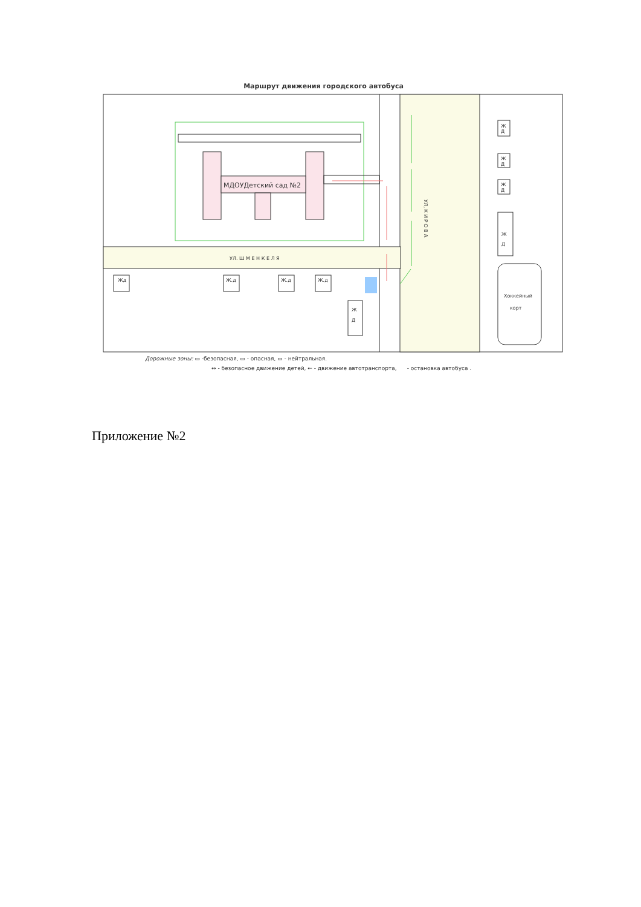Маршрут движения городского автобуса
МДОУДетский сад №2
УЛ. Ш М Е Н К Е Л Я
УЛ, К И Р О В А
Жд
Ж.д
Ж.д
Ж.д
Ж
Д
Ж
Д
Ж
Д
Ж
Д
Ж
Д
Хоккейный
корт
Дорожные зоны: ▭ -безопасная, ▭ - опасная, ▭ - нейтральная.
↔ - безопасное движение детей, ← - движение автотранспорта, - остановка автобуса .
Приложение №2